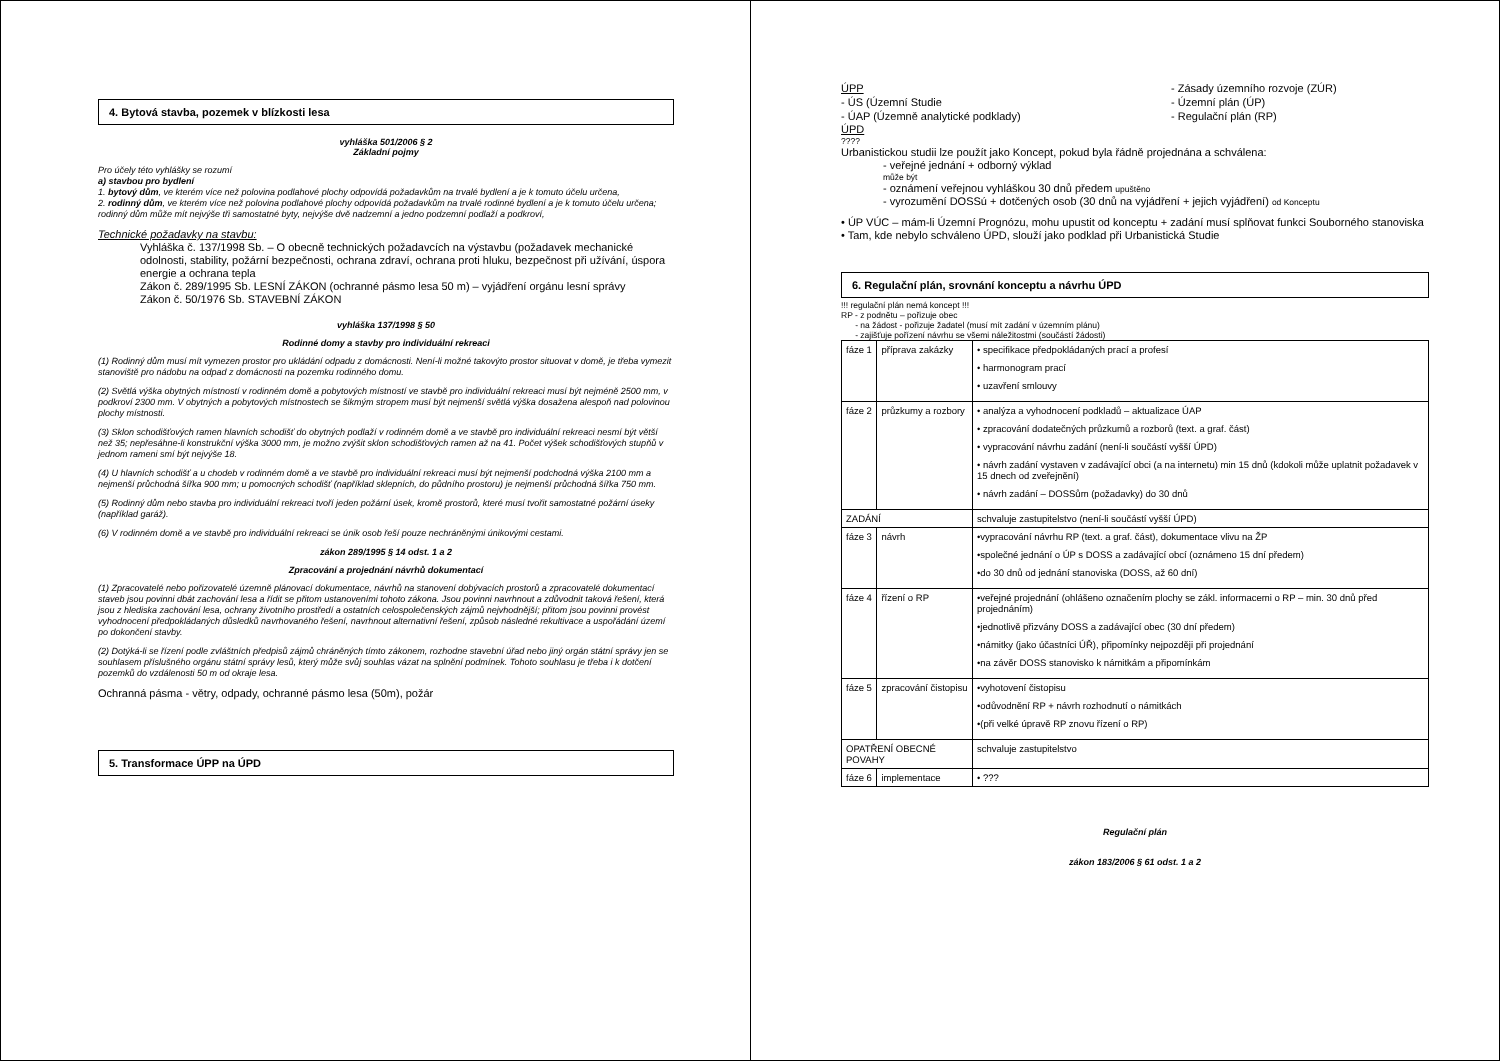4. Bytová stavba, pozemek v blízkosti lesa
vyhláška 501/2006 § 2
Základní pojmy
Pro účely této vyhlášky se rozumí
a) stavbou pro bydlení
1. bytový dům, ve kterém více než polovina podlahové plochy odpovídá požadavkům na trvalé bydlení a je k tomuto účelu určena,
2. rodinný dům, ve kterém více než polovina podlahové plochy odpovídá požadavkům na trvalé rodinné bydlení a je k tomuto účelu určena; rodinný dům může mít nejvýše tři samostatné byty, nejvýše dvě nadzemní a jedno podzemní podlaží a podkroví,
Technické požadavky na stavbu:
Vyhláška č. 137/1998 Sb. – O obecně technických požadavcích na výstavbu (požadavek mechanické odolnosti, stability, požární bezpečnosti, ochrana zdraví, ochrana proti hluku, bezpečnost při užívání, úspora energie a ochrana tepla
Zákon č. 289/1995 Sb. LESNÍ ZÁKON (ochranné pásmo lesa 50 m) – vyjádření orgánu lesní správy
Zákon č. 50/1976 Sb. STAVEBNÍ ZÁKON
vyhláška 137/1998 § 50
Rodinné domy a stavby pro individuální rekreaci
(1) Rodinný dům musí mít vymezen prostor pro ukládání odpadu z domácnosti. Není-li možné takovýto prostor situovat v domě, je třeba vymezit stanoviště pro nádobu na odpad z domácnosti na pozemku rodinného domu.
(2) Světlá výška obytných místností v rodinném domě a pobytových místností ve stavbě pro individuální rekreaci musí být nejméně 2500 mm, v podkroví 2300 mm. V obytných a pobytových místnostech se šikmým stropem musí být nejmenší světlá výška dosažena alespoň nad polovinou plochy místnosti.
(3) Sklon schodišťových ramen hlavních schodišť do obytných podlaží v rodinném domě a ve stavbě pro individuální rekreaci nesmí být větší než 35; nepřesáhne-li konstrukční výška 3000 mm, je možno zvýšit sklon schodišťových ramen až na 41. Počet výšek schodišťových stupňů v jednom rameni smí být nejvýše 18.
(4) U hlavních schodišť a u chodeb v rodinném domě a ve stavbě pro individuální rekreaci musí být nejmenší podchodná výška 2100 mm a nejmenší průchodná šířka 900 mm; u pomocných schodišť (například sklepních, do půdního prostoru) je nejmenší průchodná šířka 750 mm.
(5) Rodinný dům nebo stavba pro individuální rekreaci tvoří jeden požární úsek, kromě prostorů, které musí tvořit samostatné požární úseky (například garáž).
(6) V rodinném domě a ve stavbě pro individuální rekreaci se únik osob řeší pouze nechráněnými únikovými cestami.
zákon 289/1995 § 14 odst. 1 a 2
Zpracování a projednání návrhů dokumentací
(1) Zpracovatelé nebo pořizovatelé územně plánovací dokumentace, návrhů na stanovení dobývacích prostorů a zpracovatelé dokumentací staveb jsou povinni dbát zachování lesa a řídit se přitom ustanoveními tohoto zákona. Jsou povinni navrhnout a zdůvodnit taková řešení, která jsou z hlediska zachování lesa, ochrany životního prostředí a ostatních celospolečenských zájmů nejvhodnější; přitom jsou povinni provést vyhodnocení předpokládaných důsledků navrhovaného řešení, navrhnout alternativní řešení, způsob následné rekultivace a uspořádání území po dokončení stavby.
(2) Dotýká-li se řízení podle zvláštních předpisů zájmů chráněných tímto zákonem, rozhodne stavební úřad nebo jiný orgán státní správy jen se souhlasem příslušného orgánu státní správy lesů, který může svůj souhlas vázat na splnění podmínek. Tohoto souhlasu je třeba i k dotčení pozemků do vzdálenosti 50 m od okraje lesa.
Ochranná pásma - větry, odpady, ochranné pásmo lesa (50m), požár
5. Transformace ÚPP na ÚPD
ÚPP
- ÚS (Územní Studie
- ÚAP (Územně analytické podklady)
- Zásady územního rozvoje (ZÚR)
- Územní plán (ÚP)
- Regulační plán (RP)
ÚPD
????
Urbanistickou studii lze použít jako Koncept, pokud byla řádně projednána a schválena:
- veřejné jednání + odborný výklad
může být
- oznámení veřejnou vyhláškou 30 dnů předem upuštěno
- vyrozumění DOSSú + dotčených osob (30 dnů na vyjádření + jejich vyjádření) od Konceptu
• ÚP VÚC – mám-li Územní Prognózu, mohu upustit od konceptu + zadání musí splňovat funkci Souborného stanoviska
• Tam, kde nebylo schváleno ÚPD, slouží jako podklad při Urbanistická Studie
6. Regulační plán, srovnání konceptu a návrhu ÚPD
!!! regulační plán nemá koncept !!!
RP - z podnětu – pořizuje obec
- na žádost - pořizuje žadatel (musí mít zadání v územním plánu)
- zajišťuje pořízení návrhu se všemi náležitostmi (součástí žádosti)
| fáze 1 | příprava zakázky | • specifikace předpokládaných prací a profesí • harmonogram prací • uzavření smlouvy |
| fáze 2 | průzkumy a rozbory | • analýza a vyhodnocení podkladů – aktualizace ÚAP • zpracování dodatečných průzkumů a rozborů (text. a graf. část) • vypracování návrhu zadání (není-li součástí vyšší ÚPD) • návrh zadání vystaven v zadávající obci (a na internetu) min 15 dnů (kdokoli může uplatnit požadavek v 15 dnech od zveřejnění) • návrh zadání – DOSSům (požadavky) do 30 dnů |
| ZADÁNÍ | | schvaluje zastupitelstvo (není-li součástí vyšší ÚPD) |
| fáze 3 | návrh | •vypracování návrhu RP (text. a graf. část), dokumentace vlivu na ŽP •společné jednání o ÚP s DOSS a zadávající obcí (oznámeno 15 dní předem) •do 30 dnů od jednání stanoviska (DOSS, až 60 dní) |
| fáze 4 | řízení o RP | •veřejné projednání (ohlášeno označením plochy se zákl. informacemi o RP – min. 30 dnů před projednáním) •jednotlivě přizvány DOSS a zadávající obec (30 dní předem) •námitky (jako účastníci ÚŘ), připomínky nejpozději při projednání •na závěr DOSS stanovisko k námitkám a připomínkám |
| fáze 5 | zpracování čistopisu | •vyhotovení čistopisu •odůvodnění RP + návrh rozhodnutí o námitkách •(při velké úpravě RP znovu řízení o RP) |
| OPATŘENÍ OBECNÉ POVAHY | | schvaluje zastupitelstvo |
| fáze 6 | implementace | • ??? |
Regulační plán
zákon 183/2006 § 61 odst. 1 a 2